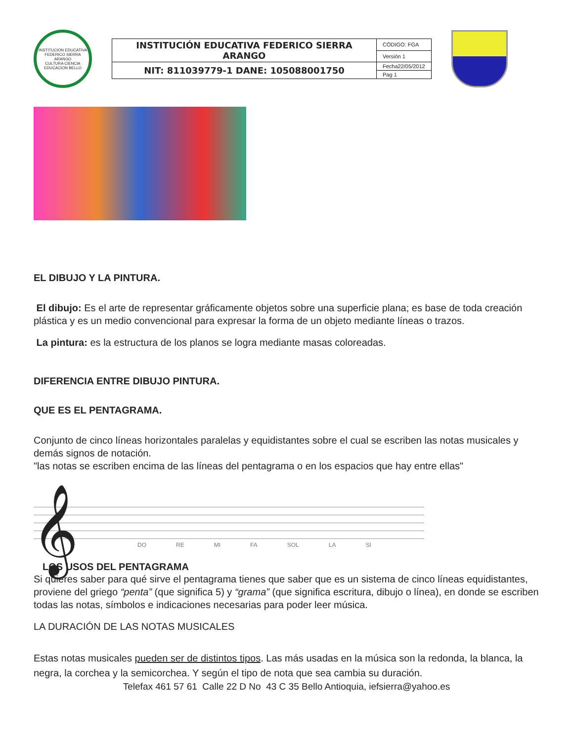INSTITUCION EDUCATIVA FEDERICO SIERRA ARANGO
CULTURA CIENCIA EDUCACION BELLO
| INSTITUCIÓN EDUCATIVA FEDERICO SIERRA ARANGO | CÓDIGO: FGA |
| | Versión 1 |
| NIT: 811039779-1 DANE: 105088001750 | Fecha22/05/2012 |
| | Pag 1 |
EL DIBUJO Y LA PINTURA.
El dibujo: Es el arte de representar gráficamente objetos sobre una superficie plana; es base de toda creación plástica y es un medio convencional para expresar la forma de un objeto mediante líneas o trazos.
La pintura: es la estructura de los planos se logra mediante masas coloreadas.
DIFERENCIA ENTRE DIBUJO PINTURA.
QUE ES EL PENTAGRAMA.
Conjunto de cinco líneas horizontales paralelas y equidistantes sobre el cual se escriben las notas musicales y demás signos de notación.
"las notas se escriben encima de las líneas del pentagrama o en los espacios que hay entre ellas"
𝄞
DO RE MI FA SOL LA SI
LOS USOS DEL PENTAGRAMA
Si quieres saber para qué sirve el pentagrama tienes que saber que es un sistema de cinco líneas equidistantes, proviene del griego “penta” (que significa 5) y “grama” (que significa escritura, dibujo o línea), en donde se escriben todas las notas, símbolos e indicaciones necesarias para poder leer música.
LA DURACIÓN DE LAS NOTAS MUSICALES
Estas notas musicales pueden ser de distintos tipos. Las más usadas en la música son la redonda, la blanca, la negra, la corchea y la semicorchea. Y según el tipo de nota que sea cambia su duración.
Telefax 461 57 61 Calle 22 D No 43 C 35 Bello Antioquia, iefsierra@yahoo.es